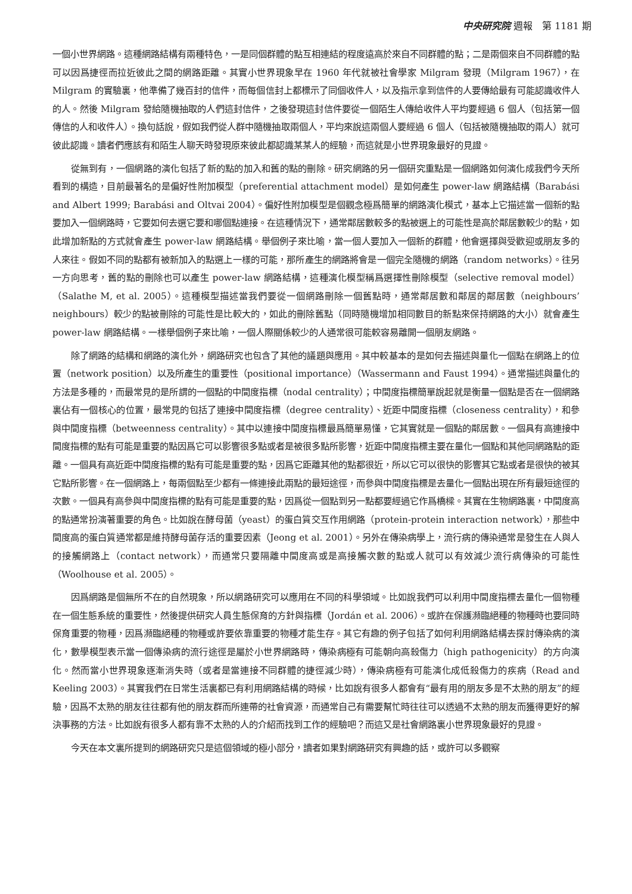中央研究院 週報　第 1181 期
一個小世界網路。這種網路結構有兩種特色，一是同個群體的點互相連結的程度遠高於來自不同群體的點；二是兩個來自不同群體的點可以因爲捷徑而拉近彼此之間的網路距離。其實小世界現象早在 1960 年代就被社會學家 Milgram 發現（Milgram 1967），在 Milgram 的實驗裏，他準備了幾百封的信件，而每個信封上都標示了同個收件人，以及指示拿到信件的人要傳給最有可能認識收件人的人。然後 Milgram 發給隨機抽取的人們這封信件，之後發現這封信件要從一個陌生人傳給收件人平均要經過 6 個人（包括第一個傳信的人和收件人）。換句話說，假如我們從人群中隨機抽取兩個人，平均來說這兩個人要經過 6 個人（包括被隨機抽取的兩人）就可彼此認識。讀者們應該有和陌生人聊天時發現原來彼此都認識某某人的經驗，而這就是小世界現象最好的見證。
從無到有，一個網路的演化包括了新的點的加入和舊的點的刪除。研究網路的另一個研究重點是一個網路如何演化成我們今天所看到的構造，目前最著名的是偏好性附加模型（preferential attachment model）是如何產生 power-law 網路結構（Barabási and Albert 1999; Barabási and Oltvai 2004）。偏好性附加模型是個觀念極爲簡單的網路演化模式，基本上它描述當一個新的點要加入一個網路時，它要如何去選它要和哪個點連接。在這種情況下，通常鄰居數較多的點被選上的可能性是高於鄰居數較少的點，如此增加新點的方式就會產生 power-law 網路結構。舉個例子來比喻，當一個人要加入一個新的群體，他會選擇與受歡迎或朋友多的人來往。假如不同的點都有被新加入的點選上一樣的可能，那所產生的網路將會是一個完全隨機的網路（random networks）。往另一方向思考，舊的點的刪除也可以產生 power-law 網路結構，這種演化模型稱爲選擇性刪除模型（selective removal model）（Salathe M, et al. 2005）。這種模型描述當我們要從一個網路刪除一個舊點時，通常鄰居數和鄰居的鄰居數（neighbours’ neighbours）較少的點被刪除的可能性是比較大的，如此的刪除舊點（同時隨機增加相同數目的新點來保持網路的大小）就會產生 power-law 網路結構。一樣舉個例子來比喻，一個人際關係較少的人通常很可能較容易離開一個朋友網路。
除了網路的結構和網路的演化外，網路研究也包含了其他的議題與應用。其中較基本的是如何去描述與量化一個點在網路上的位置（network position）以及所產生的重要性（positional importance）（Wassermann and Faust 1994）。通常描述與量化的方法是多種的，而最常見的是所謂的一個點的中間度指標（nodal centrality）；中間度指標簡單說起就是衡量一個點是否在一個網路裏佔有一個核心的位置，最常見的包括了連接中間度指標（degree centrality）、近距中間度指標（closeness centrality），和參與中間度指標（betweenness centrality）。其中以連接中間度指標最爲簡單易懂，它其實就是一個點的鄰居數。一個具有高連接中間度指標的點有可能是重要的點因爲它可以影響很多點或者是被很多點所影響，近距中間度指標主要在量化一個點和其他同網路點的距離。一個具有高近距中間度指標的點有可能是重要的點，因爲它距離其他的點都很近，所以它可以很快的影響其它點或者是很快的被其它點所影響。在一個網路上，每兩個點至少都有一條連接此兩點的最短途徑，而參與中間度指標是去量化一個點出現在所有最短途徑的次數。一個具有高參與中間度指標的點有可能是重要的點，因爲從一個點到另一點都要經過它作爲橋樑。其實在生物網路裏，中間度高的點通常扮演著重要的角色。比如說在酵母菌（yeast）的蛋白質交互作用網路（protein-protein interaction network），那些中間度高的蛋白質通常都是維持酵母菌存活的重要因素（Jeong et al. 2001）。另外在傳染病學上，流行病的傳染通常是發生在人與人的接觸網路上（contact network），而通常只要隔離中間度高或是高接觸次數的點或人就可以有效減少流行病傳染的可能性（Woolhouse et al. 2005）。
因爲網路是個無所不在的自然現象，所以網路研究可以應用在不同的科學領域。比如說我們可以利用中間度指標去量化一個物種在一個生態系統的重要性，然後提供研究人員生態保育的方針與指標（Jordán et al. 2006）。或許在保護瀕臨絕種的物種時也要同時保育重要的物種，因爲瀕臨絕種的物種或許要依靠重要的物種才能生存。其它有趣的例子包括了如何利用網路結構去探討傳染病的演化，數學模型表示當一個傳染病的流行途徑是屬於小世界網路時，傳染病極有可能朝向高殺傷力（high pathogenicity）的方向演化。然而當小世界現象逐漸消失時（或者是當連接不同群體的捷徑減少時），傳染病極有可能演化成低殺傷力的疾病（Read and Keeling 2003）。其實我們在日常生活裏都已有利用網路結構的時候，比如說有很多人都會有“最有用的朋友多是不太熟的朋友”的經驗，因爲不太熟的朋友往往都有他的朋友群而所連帶的社會資源，而通常自己有需要幫忙時往往可以透過不太熟的朋友而獲得更好的解決事務的方法。比如說有很多人都有靠不太熟的人的介紹而找到工作的經驗吧？而這又是社會網路裏小世界現象最好的見證。
今天在本文裏所提到的網路研究只是這個領域的極小部分，讀者如果對網路研究有興趣的話，或許可以多觀察